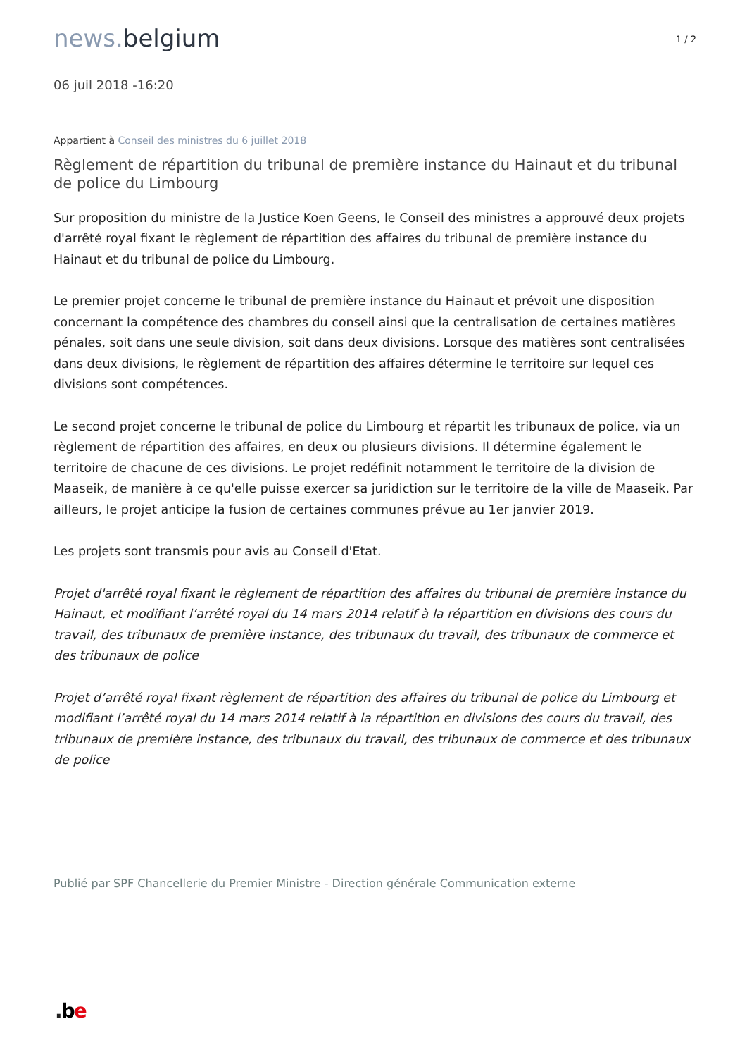1 / 2
news. belgium
06 juil 2018 -16:20
Appartient à Conseil des ministres du 6 juillet 2018
Règlement de répartition du tribunal de première instance du Hainaut et du tribunal de police du Limbourg
Sur proposition du ministre de la Justice Koen Geens, le Conseil des ministres a approuvé deux projets d'arrêté royal fixant le règlement de répartition des affaires du tribunal de première instance du Hainaut et du tribunal de police du Limbourg.
Le premier projet concerne le tribunal de première instance du Hainaut et prévoit une disposition concernant la compétence des chambres du conseil ainsi que la centralisation de certaines matières pénales, soit dans une seule division, soit dans deux divisions. Lorsque des matières sont centralisées dans deux divisions, le règlement de répartition des affaires détermine le territoire sur lequel ces divisions sont compétences.
Le second projet concerne le tribunal de police du Limbourg et répartit les tribunaux de police, via un règlement de répartition des affaires, en deux ou plusieurs divisions. Il détermine également le territoire de chacune de ces divisions. Le projet redéfinit notamment le territoire de la division de Maaseik, de manière à ce qu'elle puisse exercer sa juridiction sur le territoire de la ville de Maaseik. Par ailleurs, le projet anticipe la fusion de certaines communes prévue au 1er janvier 2019.
Les projets sont transmis pour avis au Conseil d'Etat.
Projet d'arrêté royal fixant le règlement de répartition des affaires du tribunal de première instance du Hainaut, et modifiant l’arrêté royal du 14 mars 2014 relatif à la répartition en divisions des cours du travail, des tribunaux de première instance, des tribunaux du travail, des tribunaux de commerce et des tribunaux de police
Projet d’arrêté royal fixant règlement de répartition des affaires du tribunal de police du Limbourg et modifiant l’arrêté royal du 14 mars 2014 relatif à la répartition en divisions des cours du travail, des tribunaux de première instance, des tribunaux du travail, des tribunaux de commerce et des tribunaux de police
Publié par SPF Chancellerie du Premier Ministre - Direction générale Communication externe
.be